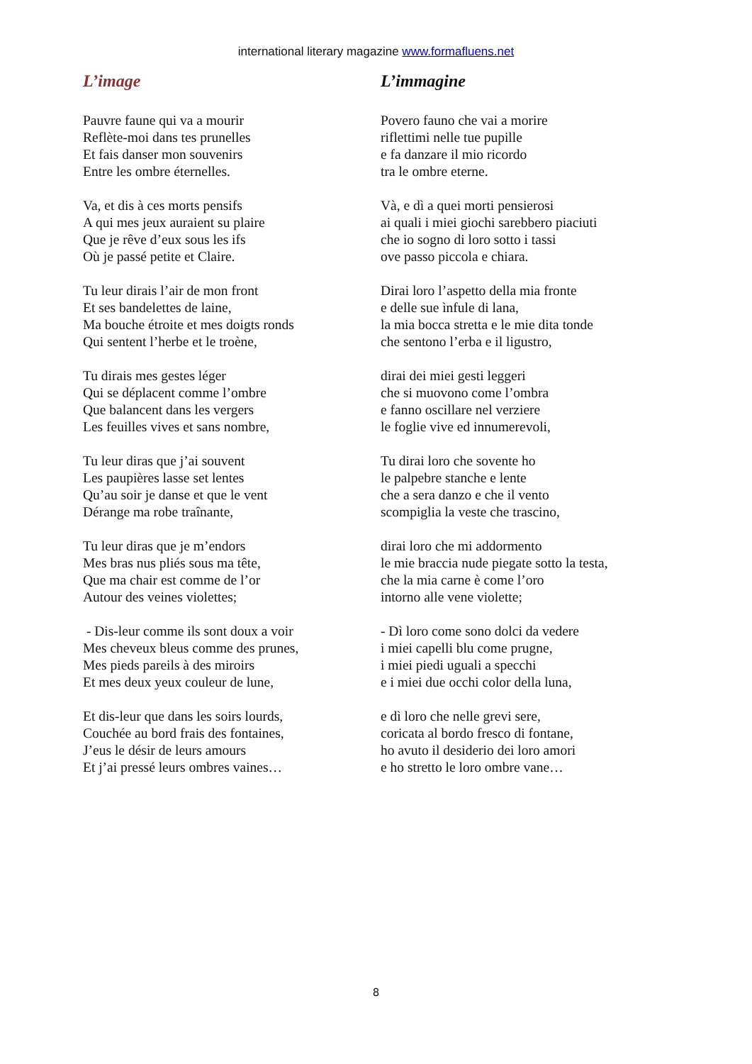international literary magazine www.formafluens.net
L’image
Pauvre faune qui va a mourir
Reflète-moi dans tes prunelles
Et fais danser mon souvenirs
Entre les ombre éternelles.
Va, et dis à ces morts pensifs
A qui mes jeux auraient su plaire
Que je rêve d’eux sous les ifs
Où je passé petite et Claire.
Tu leur dirais l’air de mon front
Et ses bandelettes de laine,
Ma bouche étroite et mes doigts ronds
Qui sentent l’herbe et le troène,
Tu dirais mes gestes léger
Qui se déplacent comme l’ombre
Que balancent dans les vergers
Les feuilles vives et sans nombre,
Tu leur diras que j’ai souvent
Les paupières lasse set lentes
Qu’au soir je danse et que le vent
Dérange ma robe traînante,
Tu leur diras que je m’endors
Mes bras nus pliés sous ma tête,
Que ma chair est comme de l’or
Autour des veines violettes;
- Dis-leur comme ils sont doux a voir
Mes cheveux bleus comme des prunes,
Mes pieds pareils à des miroirs
Et mes deux yeux couleur de lune,
Et dis-leur que dans les soirs lourds,
Couchée au bord frais des fontaines,
J’eus le désir de leurs amours
Et j’ai pressé leurs ombres vaines…
L’immagine
Povero fauno che vai a morire
riflettimi nelle tue pupille
e fa danzare il mio ricordo
tra le ombre eterne.
Và, e dì a quei morti pensierosi
ai quali i miei giochi sarebbero piaciuti
che io sogno di loro sotto i tassi
ove passo piccola e chiara.
Dirai loro l’aspetto della mia fronte
e delle sue ìnfule di lana,
la mia bocca stretta e le mie dita tonde
che sentono l’erba e il ligustro,
dirai dei miei gesti leggeri
che si muovono come l’ombra
e fanno oscillare nel verziere
le foglie vive ed innumerevoli,
Tu dirai loro che sovente ho
le palpebre stanche e lente
che a sera danzo e che il vento
scompiglia la veste che trascino,
dirai loro che mi addormento
le mie braccia nude piegate sotto la testa,
che la mia carne è come l’oro
intorno alle vene violette;
- Dì loro come sono dolci da vedere
i miei capelli blu come prugne,
i miei piedi uguali a specchi
e i miei due occhi color della luna,
e dì loro che nelle grevi sere,
coricata al bordo fresco di fontane,
ho avuto il desiderio dei loro amori
e ho stretto le loro ombre vane…
8